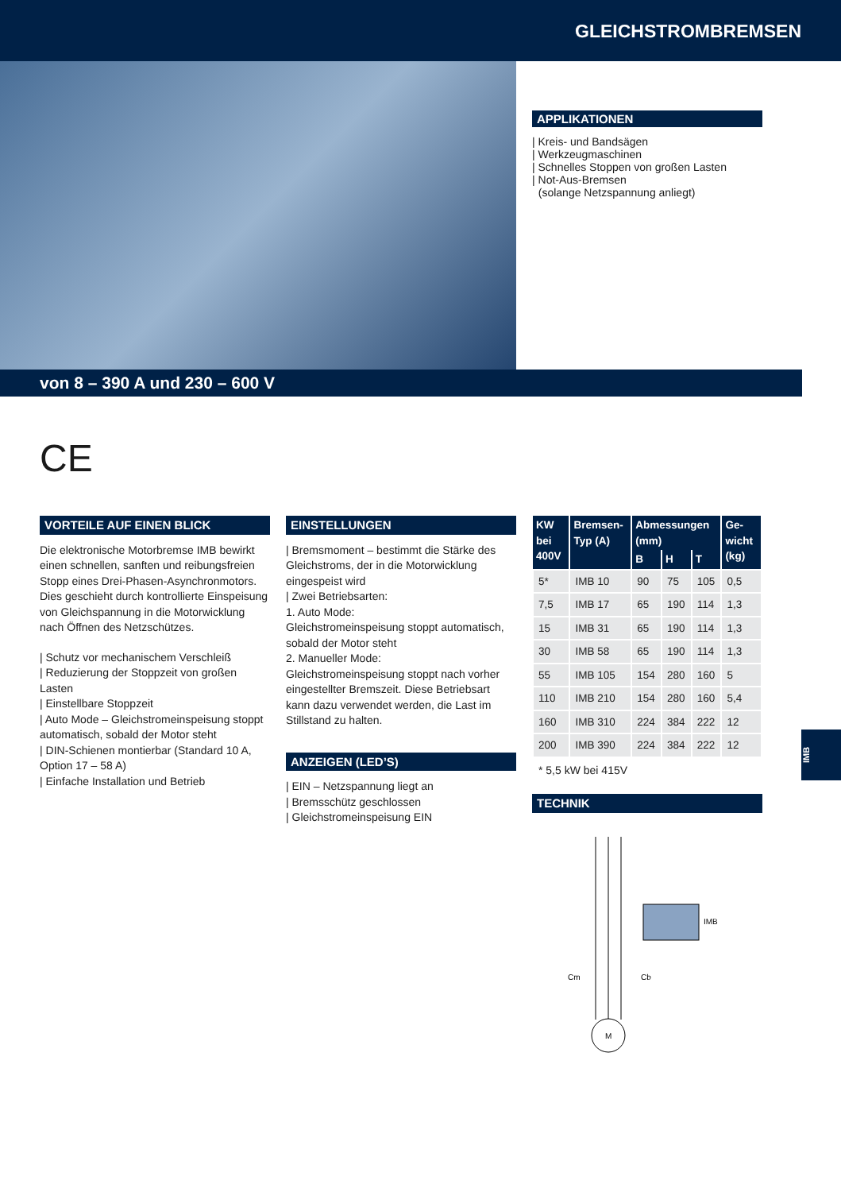GLEICHSTROMBREMSEN
APPLIKATIONEN
| Kreis- und Bandsägen
| Werkzeugmaschinen
| Schnelles Stoppen von großen Lasten
| Not-Aus-Bremsen
(solange Netzspannung anliegt)
von 8 – 390 A und 230 – 600 V
CE
VORTEILE AUF EINEN BLICK
Die elektronische Motorbremse IMB bewirkt einen schnellen, sanften und reibungsfreien Stopp eines Drei-Phasen-Asynchronmotors. Dies geschieht durch kontrollierte Einspeisung von Gleichspannung in die Motorwicklung nach Öffnen des Netzschützes.
| Schutz vor mechanischem Verschleiß
| Reduzierung der Stoppzeit von großen Lasten
| Einstellbare Stoppzeit
| Auto Mode – Gleichstromeinspeisung stoppt automatisch, sobald der Motor steht
| DIN-Schienen montierbar (Standard 10 A, Option 17 – 58 A)
| Einfache Installation und Betrieb
EINSTELLUNGEN
| Bremsmoment – bestimmt die Stärke des Gleichstroms, der in die Motorwicklung eingespeist wird
| Zwei Betriebsarten:
1. Auto Mode:
Gleichstromeinspeisung stoppt automatisch, sobald der Motor steht
2. Manueller Mode:
Gleichstromeinspeisung stoppt nach vorher eingestellter Bremszeit. Diese Betriebsart kann dazu verwendet werden, die Last im Stillstand zu halten.
ANZEIGEN (LED’S)
| EIN – Netzspannung liegt an
| Bremsschütz geschlossen
| Gleichstromeinspeisung EIN
| KW bei 400V | Bremsen-Typ (A) | Abmessungen (mm) | | | Ge-wicht (kg) |
| --- | --- | --- | --- | --- | --- |
| | | B | H | T | |
| 5* | IMB 10 | 90 | 75 | 105 | 0,5 |
| 7,5 | IMB 17 | 65 | 190 | 114 | 1,3 |
| 15 | IMB 31 | 65 | 190 | 114 | 1,3 |
| 30 | IMB 58 | 65 | 190 | 114 | 1,3 |
| 55 | IMB 105 | 154 | 280 | 160 | 5 |
| 110 | IMB 210 | 154 | 280 | 160 | 5,4 |
| 160 | IMB 310 | 224 | 384 | 222 | 12 |
| 200 | IMB 390 | 224 | 384 | 222 | 12 |
* 5,5 kW bei 415V
TECHNIK
IMB
Cm
Cb
M
IMB